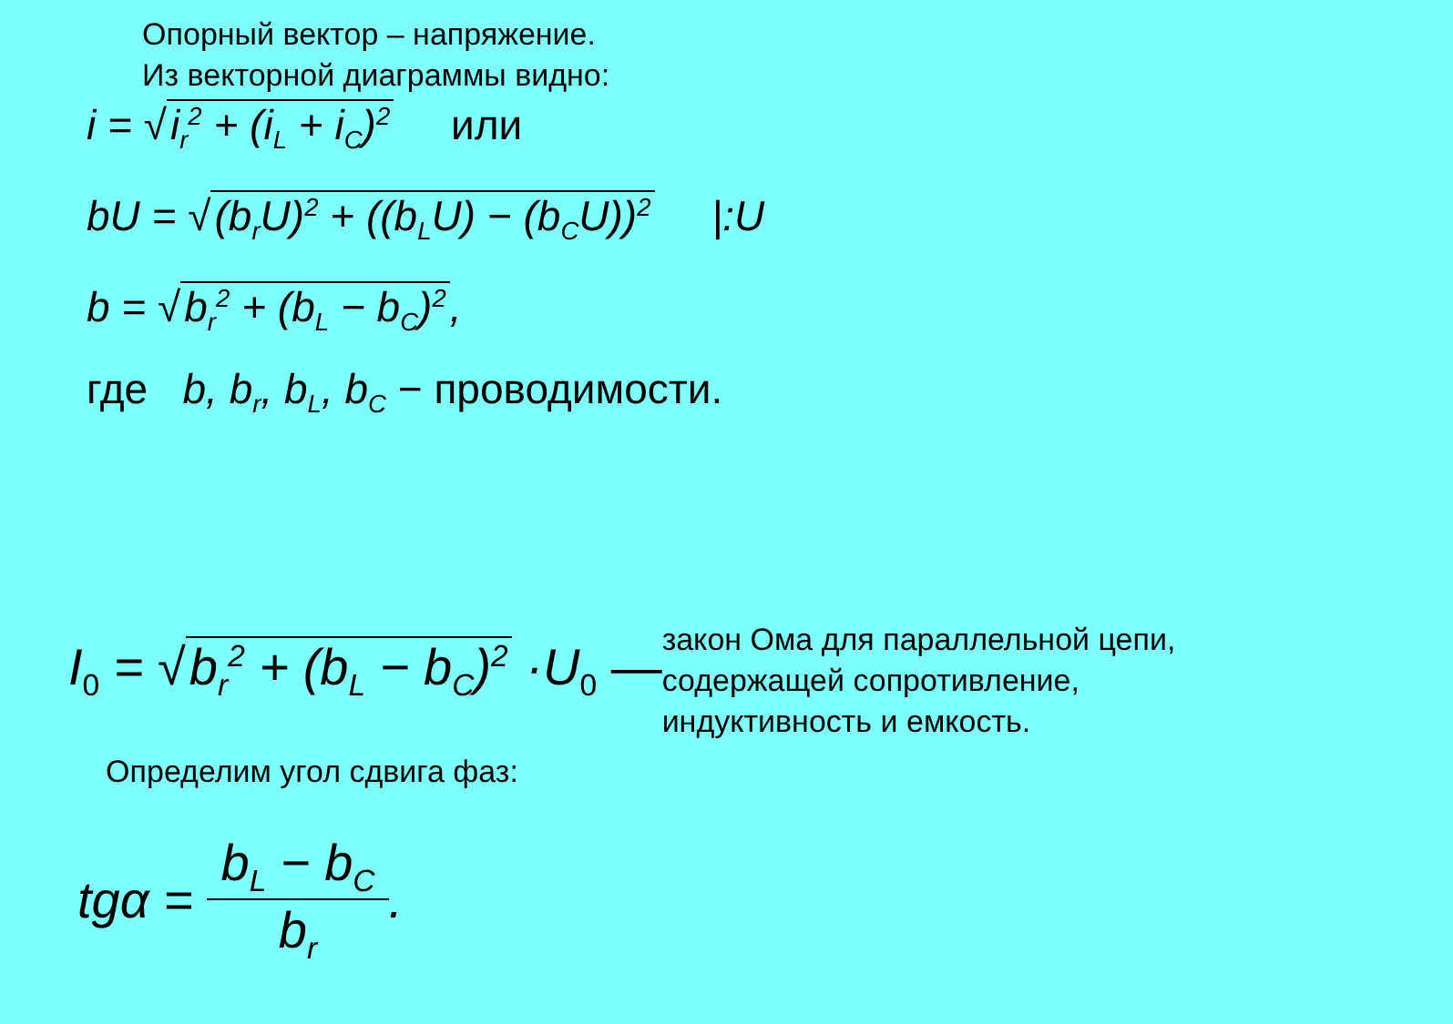Опорный вектор – напряжение.
Из векторной диаграммы видно:
i = √ i<sub>r</sub><sup>2</sup> + (i<sub>L</sub> + i<sub>C</sub>)<sup>2</sup> или
bU = √ (b<sub>r</sub>U)<sup>2</sup> + ((b<sub>L</sub>U) − (b<sub>C</sub>U))<sup>2</sup> |:U
b = √ b<sub>r</sub><sup>2</sup> + (b<sub>L</sub> − b<sub>C</sub>)<sup>2</sup>,
где b, b<sub>r</sub>, b<sub>L</sub>, b<sub>C</sub> − проводимости.
I<sub>0</sub> = √ b<sub>r</sub><sup>2</sup> + (b<sub>L</sub> − b<sub>C</sub>)<sup>2</sup> ·U<sub>0</sub> —
закон Ома для параллельной цепи, содержащей сопротивление, индуктивность и емкость.
Определим угол сдвига фаз:
tgα = b<sub>L</sub> − b<sub>C</sub> b<sub>r</sub>.